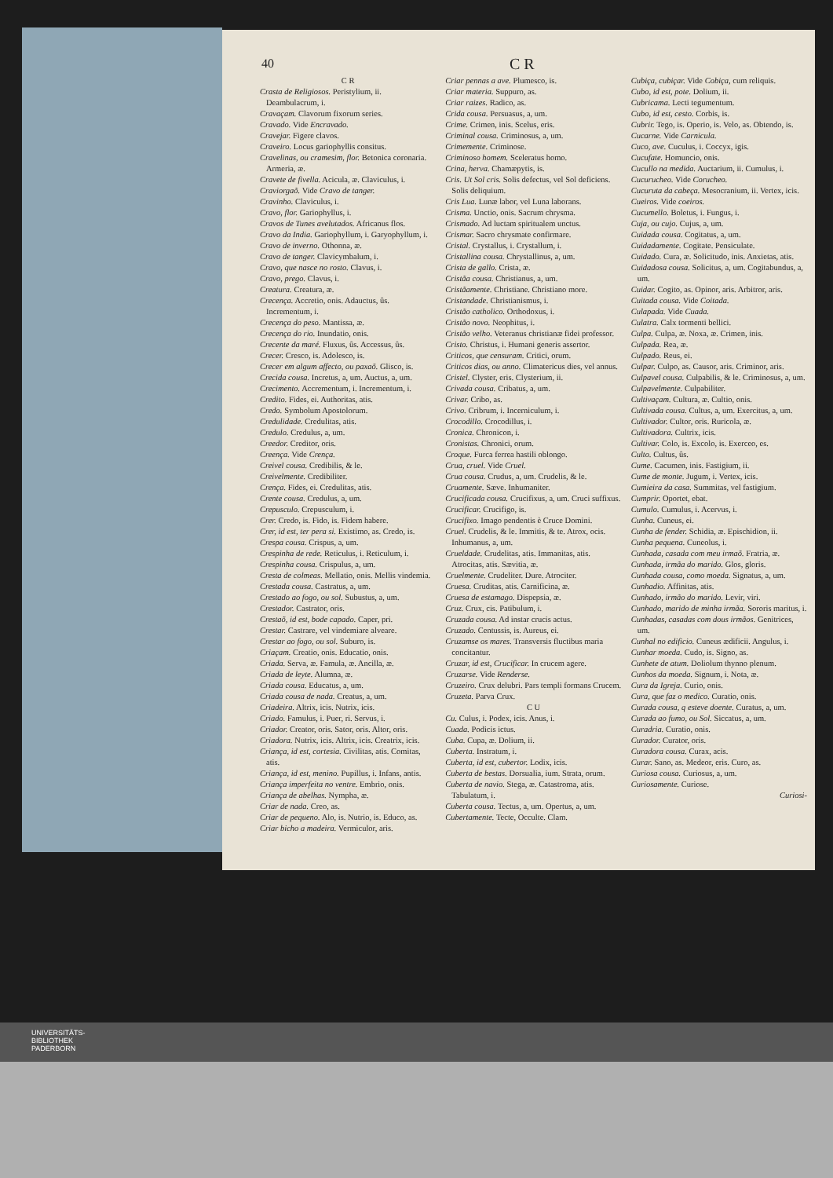40 C R
C R
Crasta de Religiosos. Peristylium, ii. Deambulacrum, i.
Cravaçam. Clavorum fixorum series.
Cravado. Vide Encravado.
Cravejar. Figere clavos.
Craveiro. Locus gariophyllis consitus.
Cravelinas, ou cramesim, flor. Betonica coronaria. Armeria, æ.
Cravete de fivella. Acicula, æ. Claviculus, i.
Craviorgaõ. Vide Cravo de tanger.
Cravinho. Claviculus, i.
Cravo, flor. Gariophyllus, i.
Cravos de Tunes avelutados. Africanus flos.
Cravo da India. Gariophyllum, i. Garyophyllum, i.
Cravo de inverno. Othonna, æ.
Cravo de tanger. Clavicymbalum, i.
Cravo, que nasce no rosto. Clavus, i.
Cravo, prego. Clavus, i.
Creatura. Creatura, æ.
Crecença. Accretio, onis. Adauctus, ûs. Incrementum, i.
Crecença do peso. Mantissa, æ.
Crecença do rio. Inundatio, onis.
Crecente da maré. Fluxus, ûs. Accessus, ûs.
Crecer. Cresco, is. Adolesco, is.
Crecer em algum affecto, ou paxaõ. Glisco, is.
Crecida cousa. Incretus, a, um. Auctus, a, um.
Crecimento. Accrementum, i. Incrementum, i.
Credito. Fides, ei. Authoritas, atis.
Credo. Symbolum Apostolorum.
Credulidade. Credulitas, atis.
Credulo. Credulus, a, um.
Creedor. Creditor, oris.
Creença. Vide Crença.
Creivel cousa. Credibilis, & le.
Creivelmente. Credibiliter.
Crença. Fides, ei. Credulitas, atis.
Crente cousa. Credulus, a, um.
Crepusculo. Crepusculum, i.
Crer. Credo, is. Fido, is. Fidem habere.
Crer, id est, ter pera si. Existimo, as. Credo, is.
Crespa cousa. Crispus, a, um.
Crespinha de rede. Reticulus, i. Reticulum, i.
Crespinha cousa. Crispulus, a, um.
Cresta de colmeas. Mellatio, onis. Mellis vindemia.
Crestada cousa. Castratus, a, um.
Crestado ao fogo, ou sol. Subustus, a, um.
Crestador. Castrator, oris.
Crestaõ, id est, bode capado. Caper, pri.
Crestar. Castrare, vel vindemiare alveare.
Crestar ao fogo, ou sol. Suburo, is.
Criaçam. Creatio, onis. Educatio, onis.
Criada. Serva, æ. Famula, æ. Ancilla, æ.
Criada de leyte. Alumna, æ.
Criada cousa. Educatus, a, um.
Criada cousa de nada. Creatus, a, um.
Criadeira. Altrix, icis. Nutrix, icis.
Criado. Famulus, i. Puer, ri. Servus, i.
Criador. Creator, oris. Sator, oris. Altor, oris.
Criadora. Nutrix, icis. Altrix, icis. Creatrix, icis.
Criança, id est, cortesia. Civilitas, atis. Comitas, atis.
Criança, id est, menino. Pupillus, i. Infans, antis.
Criança imperfeita no ventre. Embrio, onis.
Criança de abelhas. Nympha, æ.
Criar de nada. Creo, as.
Criar de pequeno. Alo, is. Nutrio, is. Educo, as.
Criar bicho a madeira. Vermiculor, aris.
Criar pennas a ave. Plumesco, is.
Criar materia. Suppuro, as.
Criar raizes. Radico, as.
Crida cousa. Persuasus, a, um.
Crime. Crimen, inis. Scelus, eris.
Criminal cousa. Criminosus, a, um.
Crimemente. Criminose.
Criminoso homem. Sceleratus homo.
Crina, herva. Chamæpytis, is.
Cris. Ut Sol cris. Solis defectus, vel Sol deficiens. Solis deliquium.
Cris Lua. Lunæ labor, vel Luna laborans.
Crisma. Unctio, onis. Sacrum chrysma.
Crismado. Ad luctam spiritualem unctus.
Crismar. Sacro chrysmate confirmare.
Cristal. Crystallus, i. Crystallum, i.
Cristallina cousa. Chrystallinus, a, um.
Crista de gallo. Crista, æ.
Cristãa cousa. Christianus, a, um.
Cristãamente. Christiane. Christiano more.
Cristandade. Christianismus, i.
Cristão catholico. Orthodoxus, i.
Cristão novo. Neophitus, i.
Cristão velho. Veteranus christianæ fidei professor.
Cristo. Christus, i. Humani generis assertor.
Criticos, que censuram. Critici, orum.
Criticos dias, ou anno. Climatericus dies, vel annus.
Cristel. Clyster, eris. Clysterium, ii.
Crivada cousa. Cribatus, a, um.
Crivar. Cribo, as.
Crivo. Cribrum, i. Incerniculum, i.
Crocodillo. Crocodillus, i.
Cronica. Chronicon, i.
Cronistas. Chronici, orum.
Croque. Furca ferrea hastili oblongo.
Crua, cruel. Vide Cruel.
Crua cousa. Crudus, a, um. Crudelis, & le.
Cruamente. Sæve. Inhumaniter.
Crucificada cousa. Crucifixus, a, um. Cruci suffixus.
Crucificar. Crucifigo, is.
Crucifixo. Imago pendentis è Cruce Domini.
Cruel. Crudelis, & le. Immitis, & te. Atrox, ocis. Inhumanus, a, um.
Crueldade. Crudelitas, atis. Immanitas, atis. Atrocitas, atis. Sævitia, æ.
Cruelmente. Crudeliter. Dure. Atrociter.
Cruesa. Cruditas, atis. Carnificina, æ.
Cruesa de estamago. Dispepsia, æ.
Cruz. Crux, cis. Patibulum, i.
Cruzada cousa. Ad instar crucis actus.
Cruzado. Centussis, is. Aureus, ei.
Cruzamse os mares. Transversis fluctibus maria concitantur.
Cruzar, id est, Crucificar. In crucem agere.
Cruzarse. Vide Renderse.
Cruzeiro. Crux delubri. Pars templi formans Crucem.
Cruzeta. Parva Crux.
C U
Cu. Culus, i. Podex, icis. Anus, i.
Cuada. Podicis ictus.
Cuba. Cupa, æ. Dolium, ii.
Cuberta. Instratum, i.
Cuberta, id est, cubertor. Lodix, icis.
Cuberta de bestas. Dorsualia, ium. Strata, orum.
Cuberta de navio. Stega, æ. Catastroma, atis. Tabulatum, i.
Cuberta cousa. Tectus, a, um. Opertus, a, um.
Cubertamente. Tecte, Occulte. Clam.
Cubiça, cubiçar. Vide Cobiça, cum reliquis.
Cubo, id est, pote. Dolium, ii.
Cubricama. Lecti tegumentum.
Cubo, id est, cesto. Corbis, is.
Cubrir. Tego, is. Operio, is. Velo, as. Obtendo, is.
Cucarne. Vide Carnicula.
Cuco, ave. Cuculus, i. Coccyx, igis.
Cucufate. Homuncio, onis.
Cucullo na medida. Auctarium, ii. Cumulus, i.
Cucurucheo. Vide Corucheo.
Cucuruta da cabeça. Mesocranium, ii. Vertex, icis.
Cueiros. Vide coeiros.
Cucumello. Boletus, i. Fungus, i.
Cuja, ou cujo. Cujus, a, um.
Cuidada cousa. Cogitatus, a, um.
Cuidadamente. Cogitate. Pensiculate.
Cuidado. Cura, æ. Solicitudo, inis. Anxietas, atis.
Cuidadosa cousa. Solicitus, a, um. Cogitabundus, a, um.
Cuidar. Cogito, as. Opinor, aris. Arbitror, aris.
Cuitada cousa. Vide Coitada.
Culapada. Vide Cuada.
Culatra. Calx tormenti bellici.
Culpa. Culpa, æ. Noxa, æ. Crimen, inis.
Culpada. Rea, æ.
Culpado. Reus, ei.
Culpar. Culpo, as. Causor, aris. Criminor, aris.
Culpavel cousa. Culpabilis, & le. Criminosus, a, um.
Culpavelmente. Culpabiliter.
Cultivaçam. Cultura, æ. Cultio, onis.
Cultivada cousa. Cultus, a, um. Exercitus, a, um.
Cultivador. Cultor, oris. Ruricola, æ.
Cultivadora. Cultrix, icis.
Cultivar. Colo, is. Excolo, is. Exerceo, es.
Culto. Cultus, ûs.
Cume. Cacumen, inis. Fastigium, ii.
Cume de monte. Jugum, i. Vertex, icis.
Cumieira da casa. Summitas, vel fastigium.
Cumprir. Oportet, ebat.
Cumulo. Cumulus, i. Acervus, i.
Cunha. Cuneus, ei.
Cunha de fender. Schidia, æ. Epischidion, ii.
Cunha pequena. Cuneolus, i.
Cunhada, casada com meu irmaõ. Fratria, æ.
Cunhada, irmãa do marido. Glos, gloris.
Cunhada cousa, como moeda. Signatus, a, um.
Cunhadio. Affinitas, atis.
Cunhado, irmão do marido. Levir, viri.
Cunhado, marido de minha irmãa. Sororis maritus, i.
Cunhadas, casadas com dous irmãos. Genitrices, um.
Cunhal no edificio. Cuneus ædificii. Angulus, i.
Cunhar moeda. Cudo, is. Signo, as.
Cunhete de atum. Doliolum thynno plenum.
Cunhos da moeda. Signum, i. Nota, æ.
Cura da Igreja. Curio, onis.
Cura, que faz o medico. Curatio, onis.
Curada cousa, q esteve doente. Curatus, a, um.
Curada ao fumo, ou Sol. Siccatus, a, um.
Curadria. Curatio, onis.
Curador. Curator, oris.
Curadora cousa. Curax, acis.
Curar. Sano, as. Medeor, eris. Curo, as.
Curiosa cousa. Curiosus, a, um.
Curiosamente. Curiose.
Curiosi-
UNIVERSITÄTS-
BIBLIOTHEK
PADERBORN